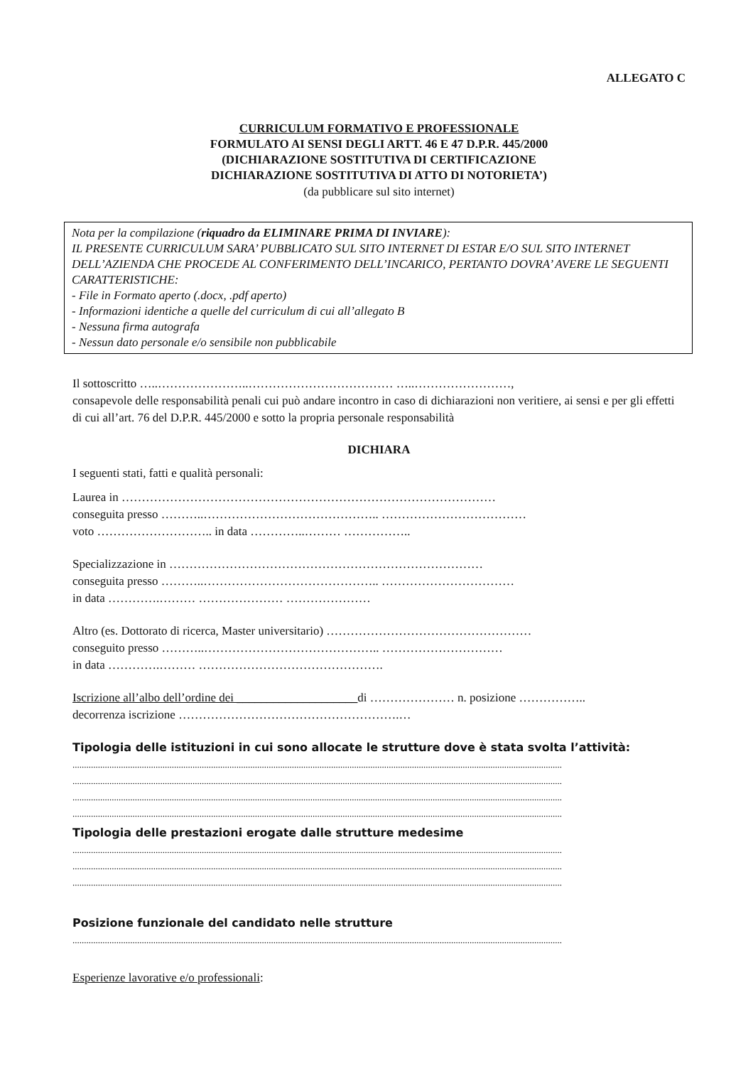ALLEGATO C
CURRICULUM FORMATIVO E PROFESSIONALE
FORMULATO AI SENSI DEGLI ARTT. 46 E 47 D.P.R. 445/2000
(DICHIARAZIONE SOSTITUTIVA DI CERTIFICAZIONE
DICHIARAZIONE SOSTITUTIVA DI ATTO DI NOTORIETA’)
(da pubblicare sul sito internet)
Nota per la compilazione (riquadro da ELIMINARE PRIMA DI INVIARE):
IL PRESENTE CURRICULUM SARA’ PUBBLICATO SUL SITO INTERNET DI ESTAR E/O SUL SITO INTERNET DELL’AZIENDA CHE PROCEDE AL CONFERIMENTO DELL’INCARICO, PERTANTO DOVRA’ AVERE LE SEGUENTI CARATTERISTICHE:
- File in Formato aperto (.docx, .pdf aperto)
- Informazioni identiche a quelle del curriculum di cui all’allegato B
- Nessuna firma autografa
- Nessun dato personale e/o sensibile non pubblicabile
Il sottoscritto …..…………………..……………………………… …..……………………,
consapevole delle responsabilità penali cui può andare incontro in caso di dichiarazioni non veritiere, ai sensi e per gli effetti di cui all’art. 76 del D.P.R. 445/2000 e sotto la propria personale responsabilità
DICHIARA
I seguenti stati, fatti e qualità personali:
Laurea in …………………………………………………………………………………
conseguita presso ………..…………………………………….. ………………………………
voto ……………………….. in data …………..……… ……………..
Specializzazione in ……………………………………………………………………
conseguita presso ………..…………………………………….. ……………………………
in data ………….……… ………………… …………………
Altro (es. Dottorato di ricerca, Master universitario) ……………………………………………
conseguito presso ………..…………………………………….. …………………………
in data ………….……… ……………………………………….
Iscrizione all’albo dell’ordine dei ____________________di ………………… n. posizione ……………..
decorrenza iscrizione ……………………………………………….…
Tipologia delle istituzioni in cui sono allocate le strutture dove è stata svolta l’attività:
....................................................................................................................................................................................................................
....................................................................................................................................................................................................................
....................................................................................................................................................................................................................
....................................................................................................................................................................................................................
Tipologia delle prestazioni erogate dalle strutture medesime
....................................................................................................................................................................................................................
....................................................................................................................................................................................................................
....................................................................................................................................................................................................................
Posizione funzionale del candidato nelle strutture
....................................................................................................................................................................................................................
Esperienze lavorative e/o professionali: